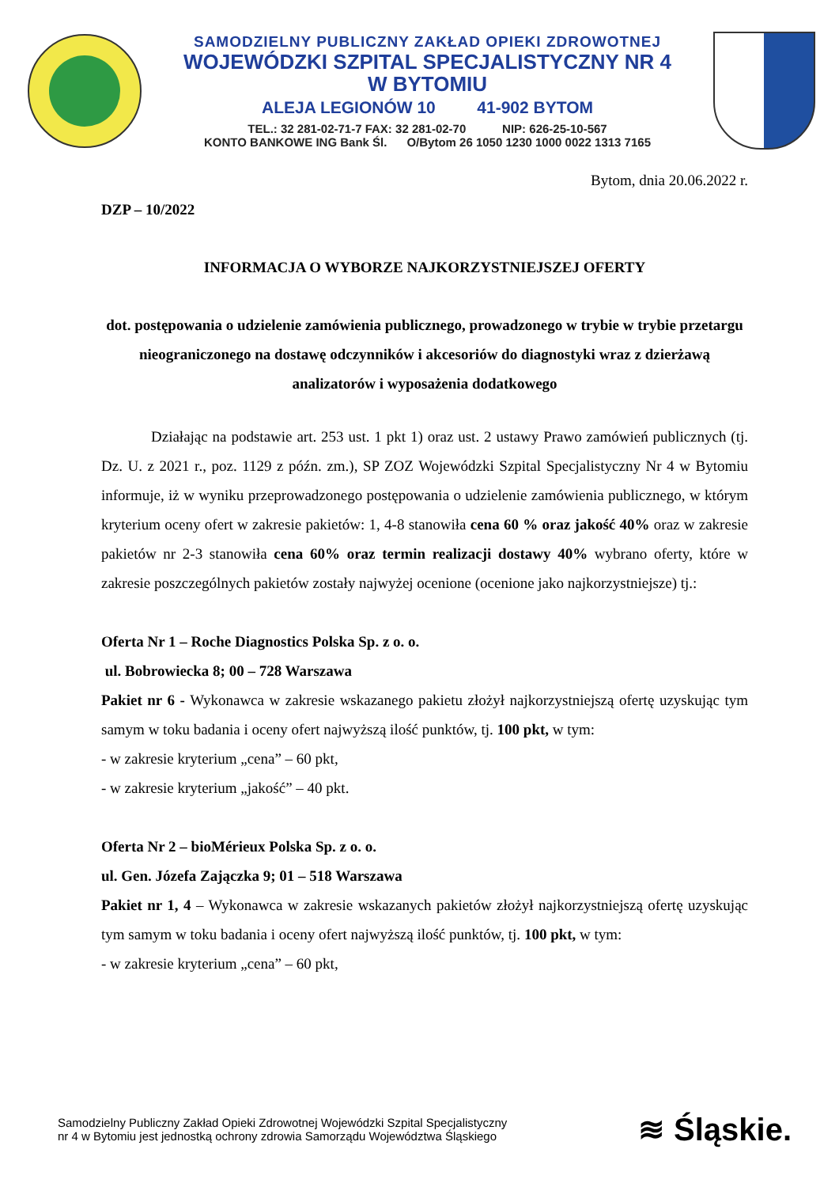SAMODZIELNY PUBLICZNY ZAKŁAD OPIEKI ZDROWOTNEJ
WOJEWÓDZKI SZPITAL SPECJALISTYCZNY NR 4
W BYTOMIU
ALEJA LEGIONÓW 10 41-902 BYTOM
TEL.: 32 281-02-71-7 FAX: 32 281-02-70 NIP: 626-25-10-567
KONTO BANKOWE ING Bank Śl. O/Bytom 26 1050 1230 1000 0022 1313 7165
Bytom, dnia 20.06.2022 r.
DZP – 10/2022
INFORMACJA O WYBORZE NAJKORZYSTNIEJSZEJ OFERTY
dot. postępowania o udzielenie zamówienia publicznego, prowadzonego w trybie w trybie przetargu nieograniczonego na dostawę odczynników i akcesoriów do diagnostyki wraz z dzierżawą analizatorów i wyposażenia dodatkowego
Działając na podstawie art. 253 ust. 1 pkt 1) oraz ust. 2 ustawy Prawo zamówień publicznych (tj. Dz. U. z 2021 r., poz. 1129 z późn. zm.), SP ZOZ Wojewódzki Szpital Specjalistyczny Nr 4 w Bytomiu informuje, iż w wyniku przeprowadzonego postępowania o udzielenie zamówienia publicznego, w którym kryterium oceny ofert w zakresie pakietów: 1, 4-8 stanowiła cena 60 % oraz jakość 40% oraz w zakresie pakietów nr 2-3 stanowiła cena 60% oraz termin realizacji dostawy 40% wybrano oferty, które w zakresie poszczególnych pakietów zostały najwyżej ocenione (ocenione jako najkorzystniejsze) tj.:
Oferta Nr 1 – Roche Diagnostics Polska Sp. z o. o.
ul. Bobrowiecka 8; 00 – 728 Warszawa
Pakiet nr 6 - Wykonawca w zakresie wskazanego pakietu złożył najkorzystniejszą ofertę uzyskując tym samym w toku badania i oceny ofert najwyższą ilość punktów, tj. 100 pkt, w tym:
- w zakresie kryterium „cena” – 60 pkt,
- w zakresie kryterium „jakość” – 40 pkt.
Oferta Nr 2 – bioMérieux Polska Sp. z o. o.
ul. Gen. Józefa Zajączka 9; 01 – 518 Warszawa
Pakiet nr 1, 4 – Wykonawca w zakresie wskazanych pakietów złożył najkorzystniejszą ofertę uzyskując tym samym w toku badania i oceny ofert najwyższą ilość punktów, tj. 100 pkt, w tym:
- w zakresie kryterium „cena” – 60 pkt,
Samodzielny Publiczny Zakład Opieki Zdrowotnej Wojewódzki Szpital Specjalistyczny
nr 4 w Bytomiu jest jednostką ochrony zdrowia Samorządu Województwa Śląskiego
≋ Śląskie.